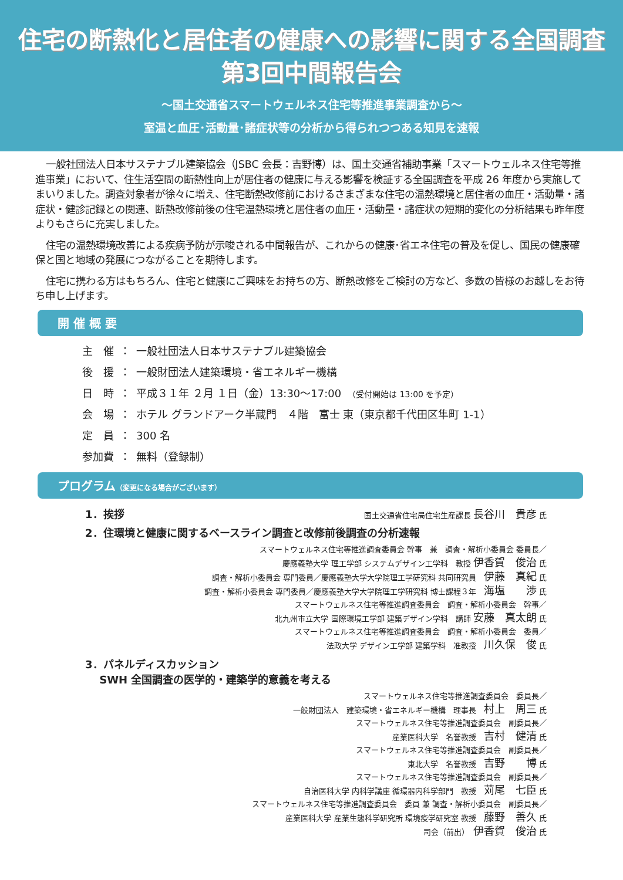住宅の断熱化と居住者の健康への影響に関する全国調査
第3回中間報告会
〜国土交通省スマートウェルネス住宅等推進事業調査から〜
室温と血圧･活動量･諸症状等の分析から得られつつある知見を速報
一般社団法人日本サステナブル建築協会（JSBC 会長：吉野博）は、国土交通省補助事業「スマートウェルネス住宅等推進事業」において、住生活空間の断熱性向上が居住者の健康に与える影響を検証する全国調査を平成 26 年度から実施してまいりました。調査対象者が徐々に増え、住宅断熱改修前におけるさまざまな住宅の温熱環境と居住者の血圧・活動量・諸症状・健診記録との関連、断熱改修前後の住宅温熱環境と居住者の血圧・活動量・諸症状の短期的変化の分析結果も昨年度よりもさらに充実しました。
住宅の温熱環境改善による疾病予防が示唆される中間報告が、これからの健康･省エネ住宅の普及を促し、国民の健康確保と国と地域の発展につながることを期待します。
住宅に携わる方はもちろん、住宅と健康にご興味をお持ちの方、断熱改修をご検討の方など、多数の皆様のお越しをお待ち申し上げます。
開 催 概 要
| 主 催 | ： | 一般社団法人日本サステナブル建築協会 |
| 後 援 | ： | 一般財団法人建築環境・省エネルギー機構 |
| 日 時 | ： | 平成３１年 ２月 １日（金）13:30〜17:00 （受付開始は 13:00 を予定） |
| 会 場 | ： | ホテル グランドアーク半蔵門 ４階 富士 東（東京都千代田区隼町 1-1） |
| 定 員 | ： | 300 名 |
| 参加費 | ： | 無料（登録制） |
プログラム（変更になる場合がございます）
1．挨拶 国土交通省住宅局住宅生産課長 長谷川　貴彦 氏
2．住環境と健康に関するベースライン調査と改修前後調査の分析速報
スマートウェルネス住宅等推進調査委員会 幹事　兼　調査・解析小委員会 委員長／
慶應義塾大学 理工学部 システムデザイン工学科　教授 伊香賀　俊治 氏
調査・解析小委員会 専門委員／慶應義塾大学大学院理工学研究科 共同研究員　伊藤　真紀 氏
調査・解析小委員会 専門委員／慶應義塾大学大学院理工学研究科 博士課程３年　海塩　　渉 氏
スマートウェルネス住宅等推進調査委員会　調査・解析小委員会　幹事／
北九州市立大学 国際環境工学部 建築デザイン学科　講師 安藤　真太朗 氏
スマートウェルネス住宅等推進調査委員会　調査・解析小委員会　委員／
法政大学 デザイン工学部 建築学科　准教授　川久保　俊 氏
3．パネルディスカッション
　 SWH 全国調査の医学的・建築学的意義を考える
スマートウェルネス住宅等推進調査委員会　委員長／
一般財団法人　建築環境・省エネルギー機構　理事長　村上　周三 氏
スマートウェルネス住宅等推進調査委員会　副委員長／
産業医科大学　名誉教授　吉村　健清 氏
スマートウェルネス住宅等推進調査委員会　副委員長／
東北大学　名誉教授　吉野　　博 氏
スマートウェルネス住宅等推進調査委員会　副委員長／
自治医科大学 内科学講座 循環器内科学部門　教授　苅尾　七臣 氏
スマートウェルネス住宅等推進調査委員会　委員 兼 調査・解析小委員会　副委員長／
産業医科大学 産業生態科学研究所 環境疫学研究室 教授　藤野　善久 氏
司会（前出）　伊香賀　俊治 氏